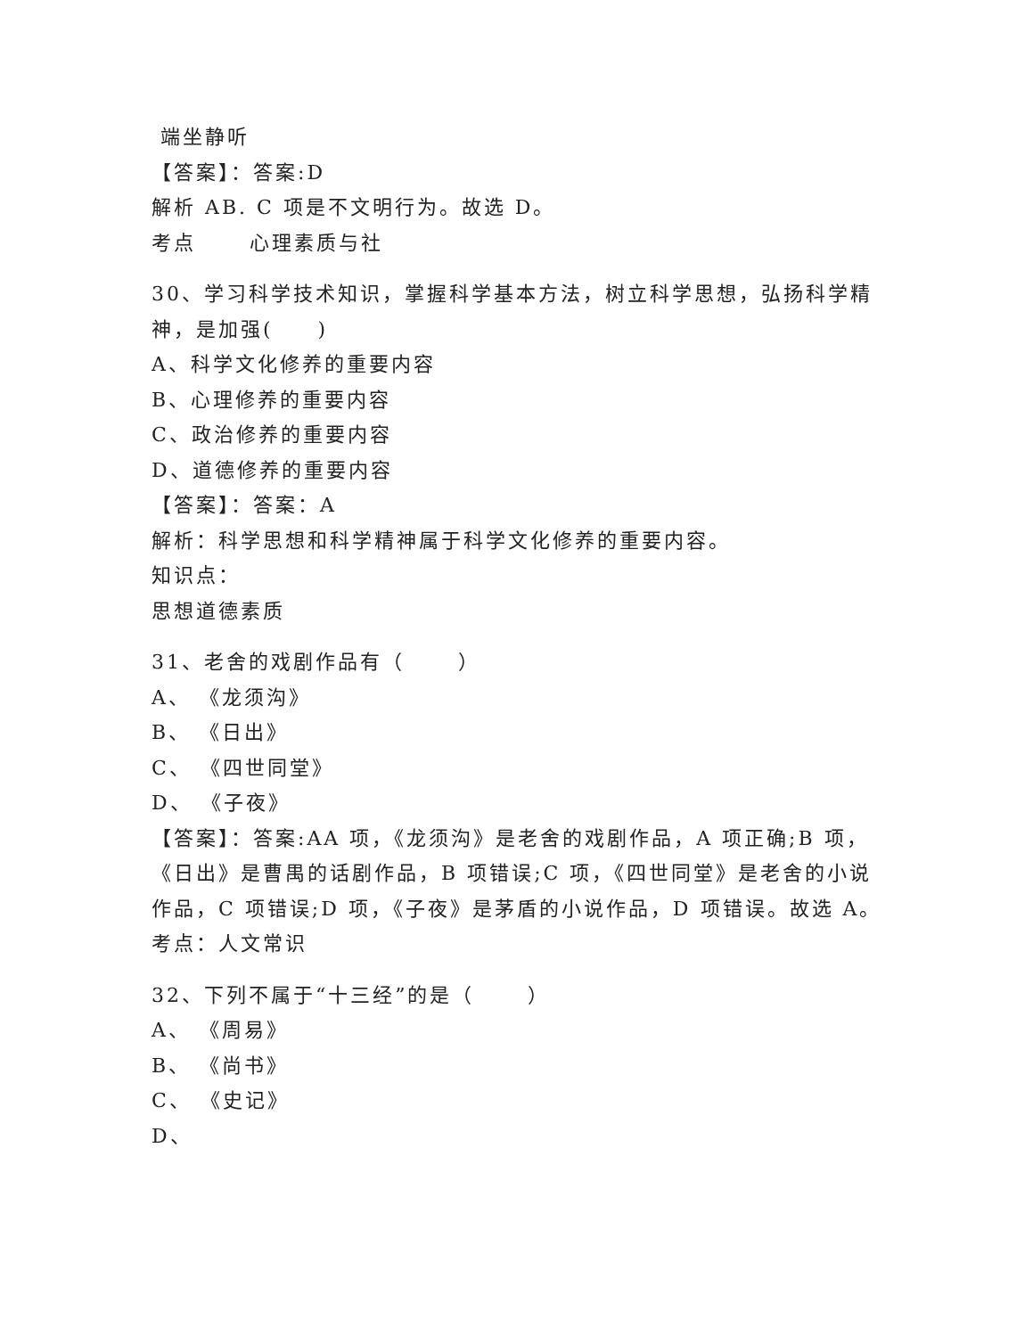端坐静听
【答案】：答案:D
解析 AB. C 项是不文明行为。故选 D。
考点　　 心理素质与社
30、学习科学技术知识，掌握科学基本方法，树立科学思想，弘扬科学精神，是加强(　　)
A、科学文化修养的重要内容
B、心理修养的重要内容
C、政治修养的重要内容
D、道德修养的重要内容
【答案】：答案：A
解析：科学思想和科学精神属于科学文化修养的重要内容。
知识点：
思想道德素质
31、老舍的戏剧作品有（　　 ）
A、 《龙须沟》
B、 《日出》
C、 《四世同堂》
D、 《子夜》
【答案】：答案:AA 项，《龙须沟》是老舍的戏剧作品，A 项正确;B 项，《日出》是曹禺的话剧作品，B 项错误;C 项，《四世同堂》是老舍的小说作品，C 项错误;D 项，《子夜》是茅盾的小说作品，D 项错误。故选 A。
考点：人文常识
32、下列不属于“十三经”的是（　　 ）
A、 《周易》
B、 《尚书》
C、 《史记》
D、